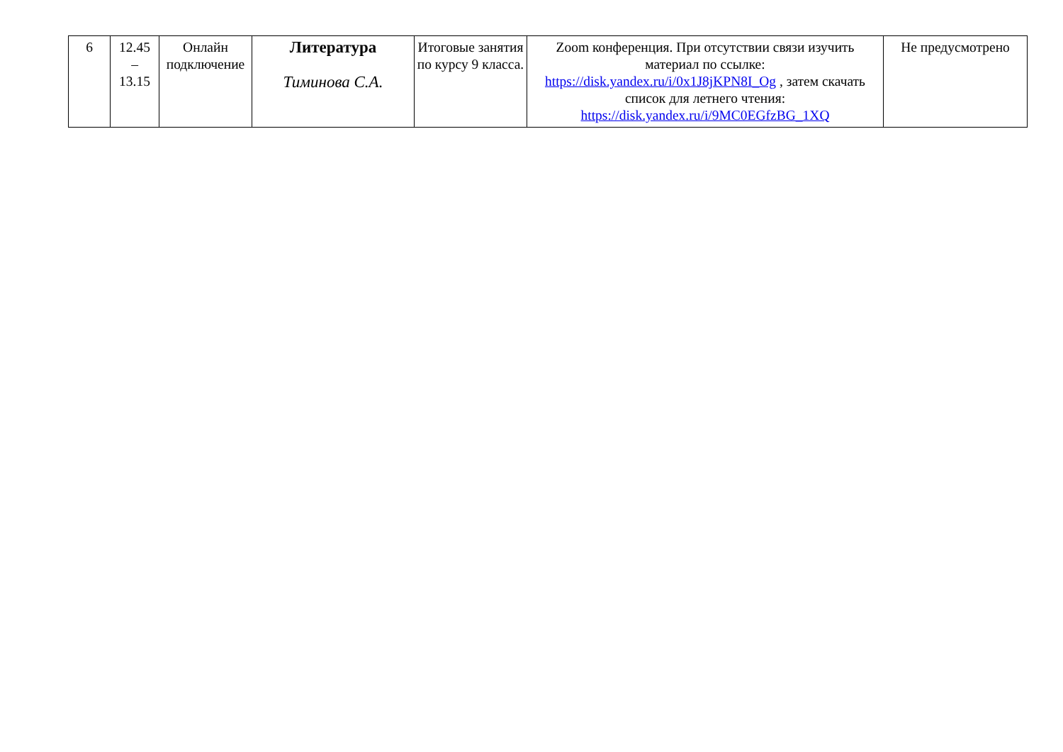| 6 | 12.45 – 13.15 | Онлайн подключение | Литература Тиминова С.А. | Итоговые занятия по курсу 9 класса. | Zoom конференция. При отсутствии связи изучить материал по ссылке: https://disk.yandex.ru/i/0x1J8jKPN8I_Og , затем скачать список для летнего чтения: https://disk.yandex.ru/i/9MC0EGfzBG_1XQ | Не предусмотрено |